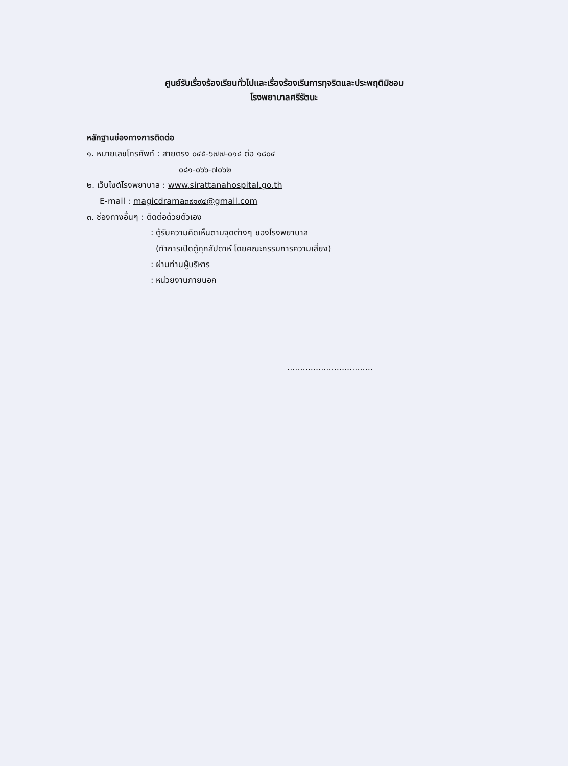ศูนย์รับเรื่องร้องเรียนทั่วไปและเรื่องร้องเรีนการทุจริตและประพฤติมิชอบ
โรงพยาบาลศรีรัตนะ
หลักฐานช่องทางการติดต่อ
๑. หมายเลขโทรศัพท์ : สายตรง ๐๔๕-๖๗๗-๐๑๔ ต่อ ๑๘๐๔
๐๘๑-๐๖๖-๗๐๖๒
๒. เว็บไซต์โรงพยาบาล : www.sirattanahospital.go.th
E-mail : magicdrama๓๙๑๙๔@gmail.com
๓. ช่องทางอื่นๆ : ติดต่อด้วยตัวเอง
: ตู้รับความคิดเห็นตามจุดต่างๆ ของโรงพยาบาล
(ทำการเปิดตู้ทุกสัปดาห์ โดยคณะกรรมการความเสี่ยง)
: ผ่านท่านผู้บริหาร
: หน่วยงานภายนอก
.................................